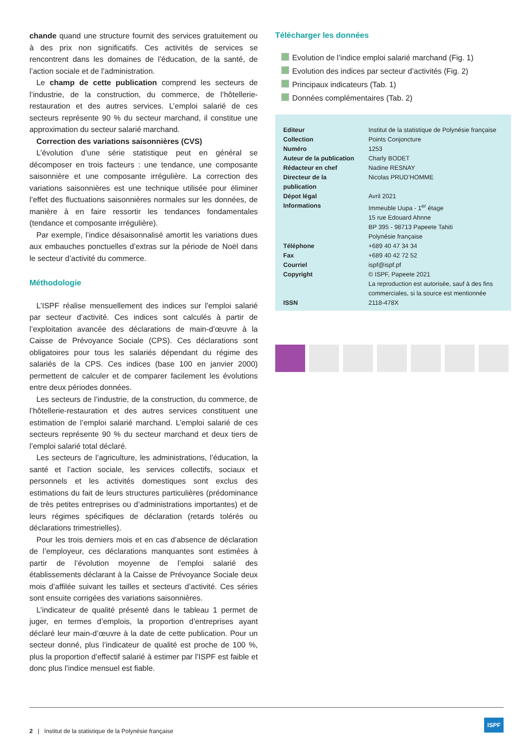chande quand une structure fournit des services gratuitement ou à des prix non significatifs. Ces activités de services se rencontrent dans les domaines de l’éducation, de la santé, de l’action sociale et de l’administration.
Le champ de cette publication comprend les secteurs de l’industrie, de la construction, du commerce, de l’hôtellerie-restauration et des autres services. L’emploi salarié de ces secteurs représente 90 % du secteur marchand, il constitue une approximation du secteur salarié marchand.
Correction des variations saisonnières (CVS)
L’évolution d’une série statistique peut en général se décomposer en trois facteurs : une tendance, une composante saisonnière et une composante irrégulière. La correction des variations saisonnières est une technique utilisée pour éliminer l’effet des fluctuations saisonnières normales sur les données, de manière à en faire ressortir les tendances fondamentales (tendance et composante irrégulière).
Par exemple, l’indice désaisonnalisé amortit les variations dues aux embauches ponctuelles d’extras sur la période de Noël dans le secteur d’activité du commerce.
Méthodologie
L’ISPF réalise mensuellement des indices sur l’emploi salarié par secteur d’activité. Ces indices sont calculés à partir de l’exploitation avancée des déclarations de main-d’œuvre à la Caisse de Prévoyance Sociale (CPS). Ces déclarations sont obligatoires pour tous les salariés dépendant du régime des salariés de la CPS. Ces indices (base 100 en janvier 2000) permettent de calculer et de comparer facilement les évolutions entre deux périodes données.
Les secteurs de l’industrie, de la construction, du commerce, de l’hôtellerie-restauration et des autres services constituent une estimation de l’emploi salarié marchand. L’emploi salarié de ces secteurs représente 90 % du secteur marchand et deux tiers de l’emploi salarié total déclaré.
Les secteurs de l’agriculture, les administrations, l’éducation, la santé et l’action sociale, les services collectifs, sociaux et personnels et les activités domestiques sont exclus des estimations du fait de leurs structures particulières (prédominance de très petites entreprises ou d’administrations importantes) et de leurs régimes spécifiques de déclaration (retards tolérés ou déclarations trimestrielles).
Pour les trois derniers mois et en cas d’absence de déclaration de l’employeur, ces déclarations manquantes sont estimées à partir de l’évolution moyenne de l’emploi salarié des établissements déclarant à la Caisse de Prévoyance Sociale deux mois d’affilée suivant les tailles et secteurs d’activité. Ces séries sont ensuite corrigées des variations saisonnières.
L’indicateur de qualité présenté dans le tableau 1 permet de juger, en termes d’emplois, la proportion d’entreprises ayant déclaré leur main-d’œuvre à la date de cette publication. Pour un secteur donné, plus l’indicateur de qualité est proche de 100 %, plus la proportion d’effectif salarié à estimer par l’ISPF est faible et donc plus l’indice mensuel est fiable.
Télécharger les données
Evolution de l’indice emploi salarié marchand (Fig. 1)
Evolution des indices par secteur d’activités (Fig. 2)
Principaux indicateurs (Tab. 1)
Données complémentaires (Tab. 2)
| Editeur | Institut de la statistique de Polynésie française |
| Collection | Points Conjoncture |
| Numéro | 1253 |
| Auteur de la publication | Charly BODET |
| Rédacteur en chef | Nadine RESNAY |
| Directeur de la publication | Nicolas PRUD’HOMME |
| Dépot légal | Avril 2021 |
| Informations | Immeuble Uupa - 1<sup>er</sup> étage 15 rue Edouard Ahnne BP 395 - 98713 Papeete Tahiti Polynésie française |
| Téléphone | +689 40 47 34 34 |
| Fax | +689 40 42 72 52 |
| Courriel | ispf@ispf.pf |
| Copyright | © ISPF, Papeete 2021 La reproduction est autorisée, sauf à des fins commerciales, si la source est mentionnée |
| ISSN | 2118-478X |
2 | Institut de la statistique de la Polynésie française
ISPF